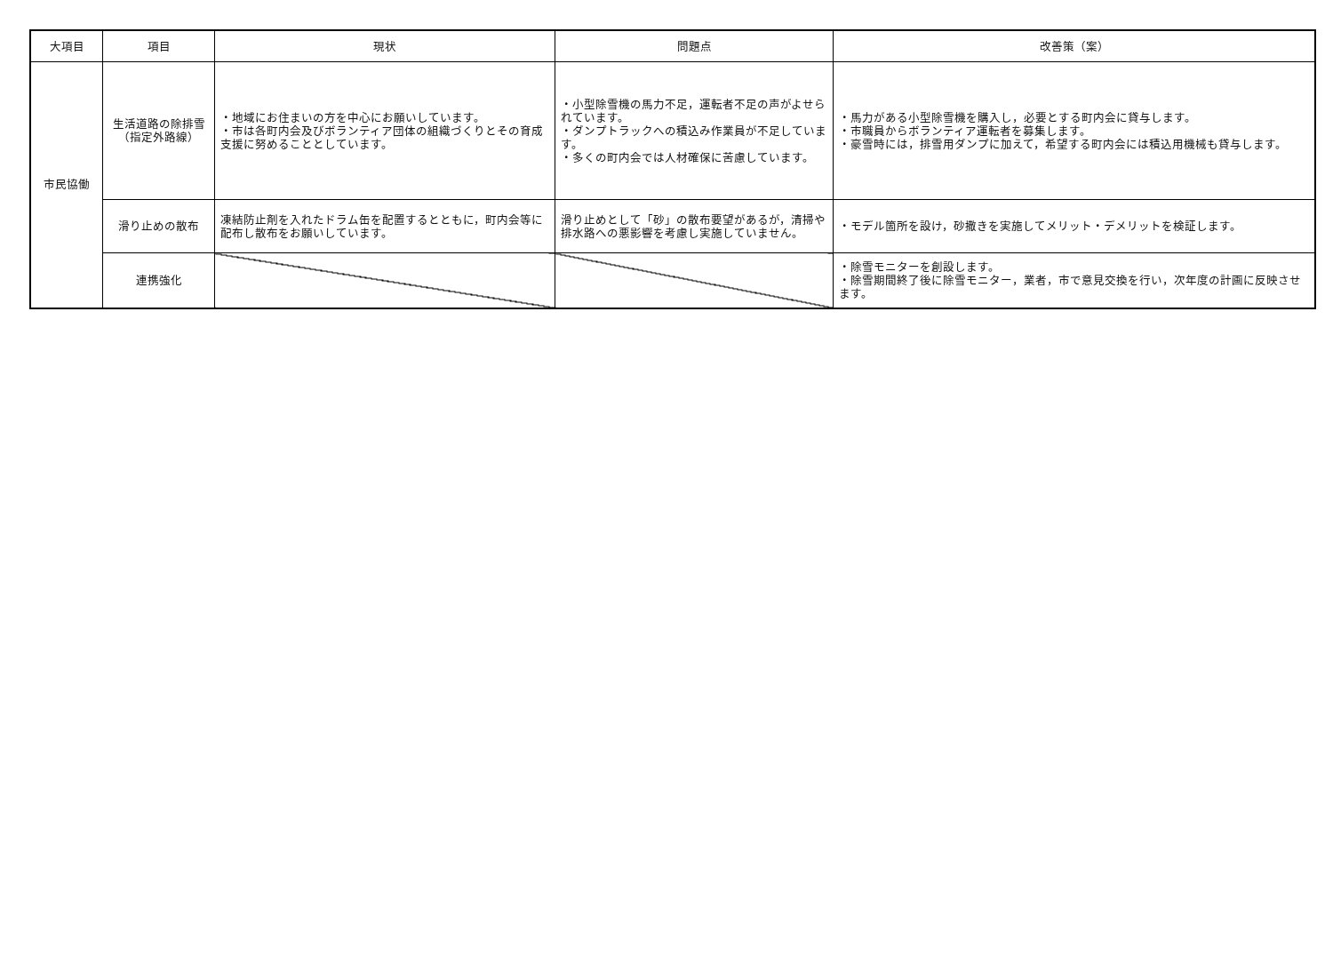| 大項目 | 項目 | 現状 | 問題点 | 改善策（案） |
| --- | --- | --- | --- | --- |
| 市民協働 | 生活道路の除排雪 （指定外路線） | ・地域にお住まいの方を中心にお願いしています。 ・市は各町内会及びボランティア団体の組織づくりとその育成支援に努めることとしています。 | ・小型除雪機の馬力不足，運転者不足の声がよせられています。 ・ダンプトラックへの積込み作業員が不足しています。 ・多くの町内会では人材確保に苦慮しています。 | ・馬力がある小型除雪機を購入し，必要とする町内会に貸与します。 ・市職員からボランティア運転者を募集します。 ・豪雪時には，排雪用ダンプに加えて，希望する町内会には積込用機械も貸与します。 |
| | 滑り止めの散布 | 凍結防止剤を入れたドラム缶を配置するとともに，町内会等に配布し散布をお願いしています。 | 滑り止めとして「砂」の散布要望があるが，清掃や排水路への悪影響を考慮し実施していません。 | ・モデル箇所を設け，砂撒きを実施してメリット・デメリットを検証します。 |
| | 連携強化 | | | ・除雪モニターを創設します。 ・除雪期間終了後に除雪モニター，業者，市で意見交換を行い，次年度の計画に反映させます。 |